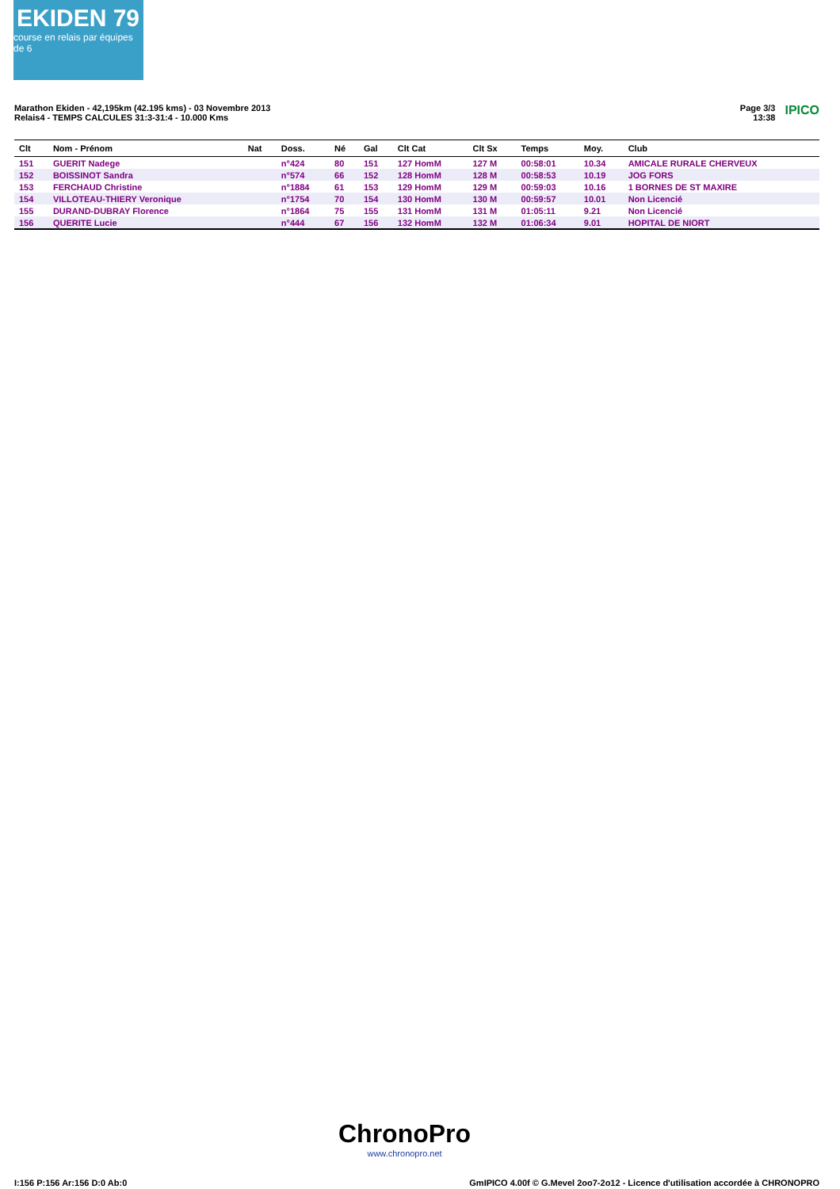EKIDEN 79
course en relais par équipes de 6
Marathon Ekiden - 42,195km (42.195 kms) - 03 Novembre 2013
Relais4 - TEMPS CALCULES 31:3-31:4 - 10.000 Kms
Page 3/3
13:38 IPICO
| Clt | Nom - Prénom | Nat | Doss. | Né | Gal | Clt Cat | Clt Sx | Temps | Moy. | Club |
| --- | --- | --- | --- | --- | --- | --- | --- | --- | --- | --- |
| 151 | GUERIT Nadege | | n°424 | 80 | 151 | 127 HomM | 127 M | 00:58:01 | 10.34 | AMICALE RURALE CHERVEUX |
| 152 | BOISSINOT Sandra | | n°574 | 66 | 152 | 128 HomM | 128 M | 00:58:53 | 10.19 | JOG FORS |
| 153 | FERCHAUD Christine | | n°1884 | 61 | 153 | 129 HomM | 129 M | 00:59:03 | 10.16 | 1 BORNES DE ST MAXIRE |
| 154 | VILLOTEAU-THIERY Veronique | | n°1754 | 70 | 154 | 130 HomM | 130 M | 00:59:57 | 10.01 | Non Licencié |
| 155 | DURAND-DUBRAY Florence | | n°1864 | 75 | 155 | 131 HomM | 131 M | 01:05:11 | 9.21 | Non Licencié |
| 156 | QUERITE Lucie | | n°444 | 67 | 156 | 132 HomM | 132 M | 01:06:34 | 9.01 | HOPITAL DE NIORT |
ChronoPro
www.chronopro.net
I:156 P:156 Ar:156 D:0 Ab:0
GmIPICO 4.00f © G.Mevel 2oo7-2o12 - Licence d'utilisation accordée à CHRONOPRO